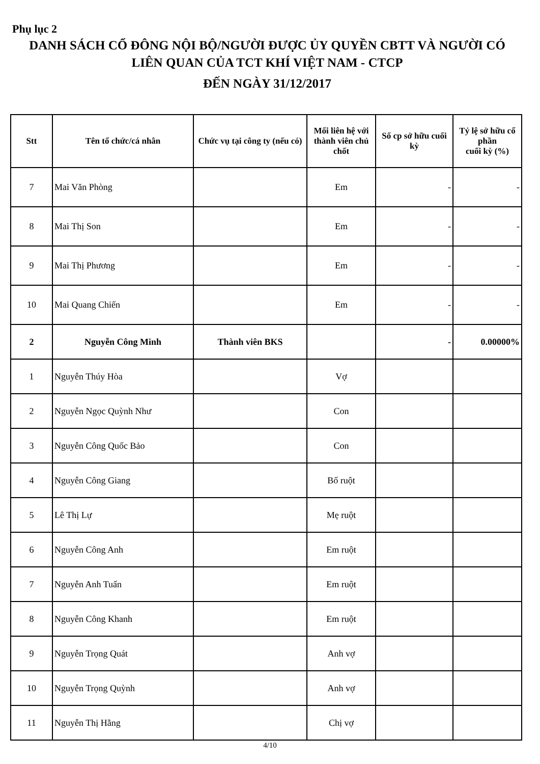Phụ lục 2
DANH SÁCH CỔ ĐÔNG NỘI BỘ/NGƯỜI ĐƯỢC ỦY QUYỀN CBTT VÀ NGƯỜI CÓ
LIÊN QUAN CỦA TCT KHÍ VIỆT NAM - CTCP
ĐẾN NGÀY 31/12/2017
| Stt | Tên tổ chức/cá nhân | Chức vụ tại công ty (nếu có) | Mối liên hệ với thành viên chủ chốt | Số cp sở hữu cuối kỳ | Tỷ lệ sở hữu cổ phần cuối kỳ (%) |
| --- | --- | --- | --- | --- | --- |
| 7 | Mai Văn Phòng | | Em | - | - |
| 8 | Mai Thị Son | | Em | - | - |
| 9 | Mai Thị Phương | | Em | - | - |
| 10 | Mai Quang Chiến | | Em | - | - |
| 2 | Nguyễn Công Minh | Thành viên BKS | | - | 0.00000% |
| 1 | Nguyễn Thúy Hòa | | Vợ | | |
| 2 | Nguyễn Ngọc Quỳnh Như | | Con | | |
| 3 | Nguyễn Công Quốc Bảo | | Con | | |
| 4 | Nguyễn Công Giang | | Bố ruột | | |
| 5 | Lê Thị Lự | | Mẹ ruột | | |
| 6 | Nguyễn Công Anh | | Em ruột | | |
| 7 | Nguyễn Anh Tuấn | | Em ruột | | |
| 8 | Nguyễn Công Khanh | | Em ruột | | |
| 9 | Nguyễn Trọng Quát | | Anh vợ | | |
| 10 | Nguyễn Trọng Quỳnh | | Anh vợ | | |
| 11 | Nguyễn Thị Hằng | | Chị vợ | | |
4/10